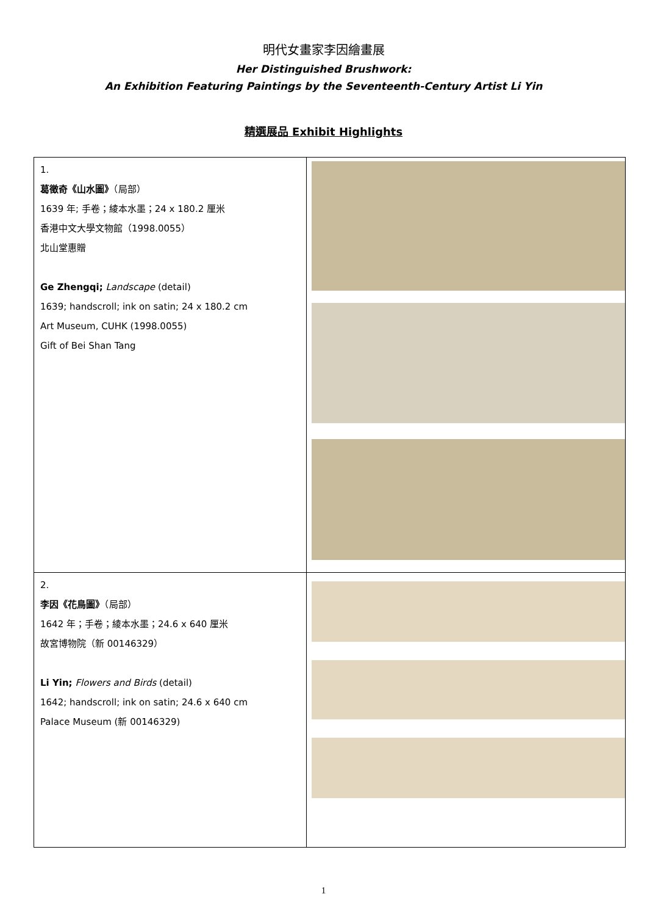明代女畫家李因繪畫展
Her Distinguished Brushwork:
An Exhibition Featuring Paintings by the Seventeenth-Century Artist Li Yin
精選展品 Exhibit Highlights
| 1. 葛徵奇《山水圖》 （局部） 1639 年; 手卷；綾本水墨；24 x 180.2 厘米 香港中文大學文物館（1998.0055） 北山堂惠贈 Ge Zhengqi; Landscape (detail) 1639; handscroll; ink on satin; 24 x 180.2 cm Art Museum, CUHK (1998.0055) Gift of Bei Shan Tang | |
| 2. 李因《花鳥圖》 （局部） 1642 年；手卷；綾本水墨；24.6 x 640 厘米 故宮博物院（新 00146329） Li Yin; Flowers and Birds (detail) 1642; handscroll; ink on satin; 24.6 x 640 cm Palace Museum (新 00146329) | |
1